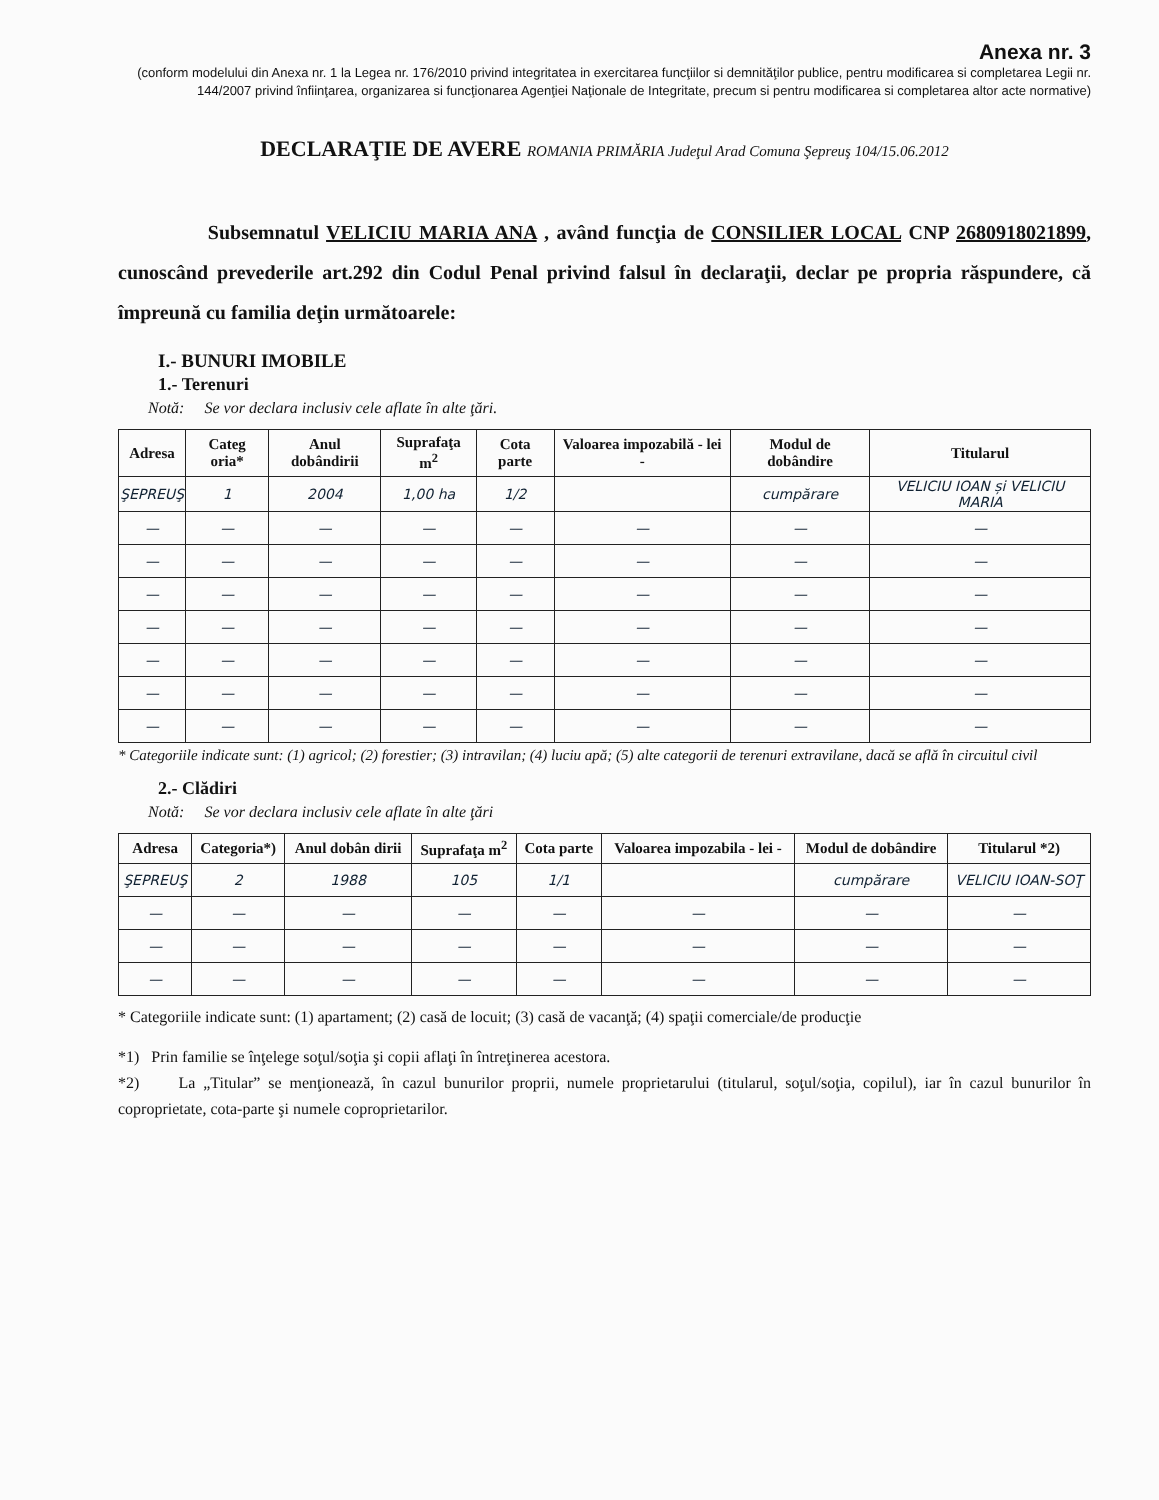Anexa nr. 3
(conform modelului din Anexa nr. 1 la Legea nr. 176/2010 privind integritatea in exercitarea funcţiilor si demnităţilor publice, pentru modificarea si completarea Legii nr. 144/2007 privind înfiinţarea, organizarea si funcţionarea Agenţiei Naţionale de Integritate, precum si pentru modificarea si completarea altor acte normative)
DECLARAŢIE DE AVERE ROMANIA PRIMĂRIA Judeţul Arad Comuna Şepreuş 104/15.06.2012
Subsemnatul VELICIU MARIA ANA , având funcţia de CONSILIER LOCAL CNP 2680918021899, cunoscând prevederile art.292 din Codul Penal privind falsul în declaraţii, declar pe propria răspundere, că împreună cu familia deţin următoarele:
I.- BUNURI IMOBILE
1.- Terenuri
Notă: Se vor declara inclusiv cele aflate în alte ţări.
| Adresa | Categ oria* | Anul dobândirii | Suprafaţa m<sup>2</sup> | Cota parte | Valoarea impozabilă - lei - | Modul de dobândire | Titularul |
| --- | --- | --- | --- | --- | --- | --- | --- |
| ŞEPREUŞ | 1 | 2004 | 1,00 ha | 1/2 | | cumpărare | VELICIU IOAN și VELICIU MARIA |
| — | — | — | — | — | — | — | — |
| — | — | — | — | — | — | — | — |
| — | — | — | — | — | — | — | — |
| — | — | — | — | — | — | — | — |
| — | — | — | — | — | — | — | — |
| — | — | — | — | — | — | — | — |
| — | — | — | — | — | — | — | — |
* Categoriile indicate sunt: (1) agricol; (2) forestier; (3) intravilan; (4) luciu apă; (5) alte categorii de terenuri extravilane, dacă se află în circuitul civil
2.- Clădiri
Notă: Se vor declara inclusiv cele aflate în alte ţări
| Adresa | Categoria*) | Anul dobân dirii | Suprafaţa m<sup>2</sup> | Cota parte | Valoarea impozabila - lei - | Modul de dobândire | Titularul *2) |
| --- | --- | --- | --- | --- | --- | --- | --- |
| ŞEPREUŞ | 2 | 1988 | 105 | 1/1 | | cumpărare | VELICIU IOAN-SOŢ |
| — | — | — | — | — | — | — | — |
| — | — | — | — | — | — | — | — |
| — | — | — | — | — | — | — | — |
* Categoriile indicate sunt: (1) apartament; (2) casă de locuit; (3) casă de vacanţă; (4) spaţii comerciale/de producţie
*1) Prin familie se înţelege soţul/soţia şi copii aflaţi în întreţinerea acestora.
*2) La „Titular” se menţionează, în cazul bunurilor proprii, numele proprietarului (titularul, soţul/soţia, copilul), iar în cazul bunurilor în coproprietate, cota-parte şi numele coproprietarilor.